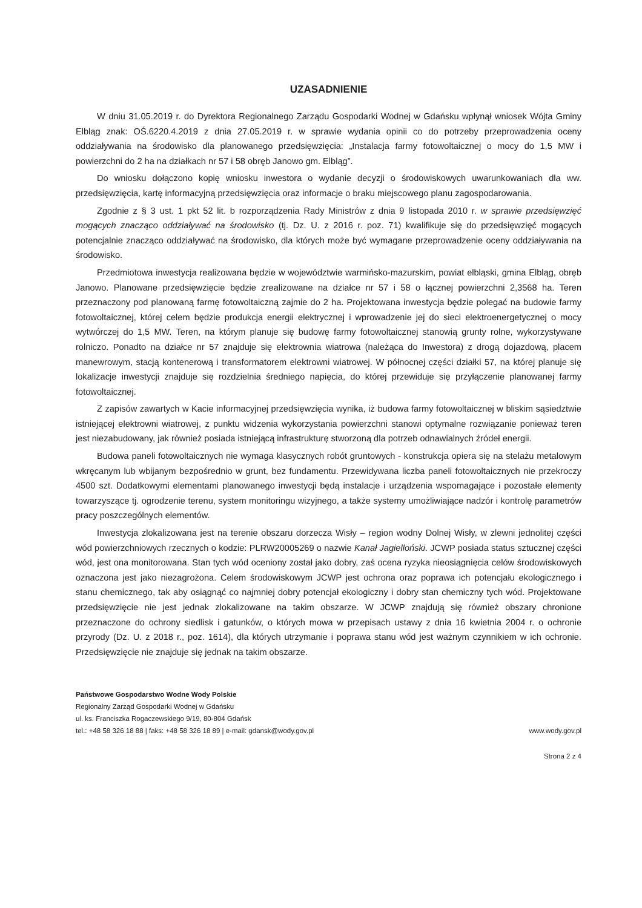UZASADNIENIE
W dniu 31.05.2019 r. do Dyrektora Regionalnego Zarządu Gospodarki Wodnej w Gdańsku wpłynął wniosek Wójta Gminy Elbląg znak: OŚ.6220.4.2019 z dnia 27.05.2019 r. w sprawie wydania opinii co do potrzeby przeprowadzenia oceny oddziaływania na środowisko dla planowanego przedsięwzięcia: „Instalacja farmy fotowoltaicznej o mocy do 1,5 MW i powierzchni do 2 ha na działkach nr 57 i 58 obręb Janowo gm. Elbląg”.
Do wniosku dołączono kopię wniosku inwestora o wydanie decyzji o środowiskowych uwarunkowaniach dla ww. przedsięwzięcia, kartę informacyjną przedsięwzięcia oraz informacje o braku miejscowego planu zagospodarowania.
Zgodnie z § 3 ust. 1 pkt 52 lit. b rozporządzenia Rady Ministrów z dnia 9 listopada 2010 r. w sprawie przedsięwzięć mogących znacząco oddziaływać na środowisko (tj. Dz. U. z 2016 r. poz. 71) kwalifikuje się do przedsięwzięć mogących potencjalnie znacząco oddziaływać na środowisko, dla których może być wymagane przeprowadzenie oceny oddziaływania na środowisko.
Przedmiotowa inwestycja realizowana będzie w województwie warmińsko-mazurskim, powiat elbląski, gmina Elbląg, obręb Janowo. Planowane przedsięwzięcie będzie zrealizowane na działce nr 57 i 58 o łącznej powierzchni 2,3568 ha. Teren przeznaczony pod planowaną farmę fotowoltaiczną zajmie do 2 ha. Projektowana inwestycja będzie polegać na budowie farmy fotowoltaicznej, której celem będzie produkcja energii elektrycznej i wprowadzenie jej do sieci elektroenergetycznej o mocy wytwórczej do 1,5 MW. Teren, na którym planuje się budowę farmy fotowoltaicznej stanowią grunty rolne, wykorzystywane rolniczo. Ponadto na działce nr 57 znajduje się elektrownia wiatrowa (należąca do Inwestora) z drogą dojazdową, placem manewrowym, stacją kontenerową i transformatorem elektrowni wiatrowej. W północnej części działki 57, na której planuje się lokalizacje inwestycji znajduje się rozdzielnia średniego napięcia, do której przewiduje się przyłączenie planowanej farmy fotowoltaicznej.
Z zapisów zawartych w Kacie informacyjnej przedsięwzięcia wynika, iż budowa farmy fotowoltaicznej w bliskim sąsiedztwie istniejącej elektrowni wiatrowej, z punktu widzenia wykorzystania powierzchni stanowi optymalne rozwiązanie ponieważ teren jest niezabudowany, jak również posiada istniejącą infrastrukturę stworzoną dla potrzeb odnawialnych źródeł energii.
Budowa paneli fotowoltaicznych nie wymaga klasycznych robót gruntowych - konstrukcja opiera się na stelażu metalowym wkręcanym lub wbijanym bezpośrednio w grunt, bez fundamentu. Przewidywana liczba paneli fotowoltaicznych nie przekroczy 4500 szt. Dodatkowymi elementami planowanego inwestycji będą instalacje i urządzenia wspomagające i pozostałe elementy towarzyszące tj. ogrodzenie terenu, system monitoringu wizyjnego, a także systemy umożliwiające nadzór i kontrolę parametrów pracy poszczególnych elementów.
Inwestycja zlokalizowana jest na terenie obszaru dorzecza Wisły – region wodny Dolnej Wisły, w zlewni jednolitej części wód powierzchniowych rzecznych o kodzie: PLRW20005269 o nazwie Kanał Jagielloński. JCWP posiada status sztucznej części wód, jest ona monitorowana. Stan tych wód oceniony został jako dobry, zaś ocena ryzyka nieosiągnięcia celów środowiskowych oznaczona jest jako niezagrożona. Celem środowiskowym JCWP jest ochrona oraz poprawa ich potencjału ekologicznego i stanu chemicznego, tak aby osiągnąć co najmniej dobry potencjał ekologiczny i dobry stan chemiczny tych wód. Projektowane przedsięwzięcie nie jest jednak zlokalizowane na takim obszarze. W JCWP znajdują się również obszary chronione przeznaczone do ochrony siedlisk i gatunków, o których mowa w przepisach ustawy z dnia 16 kwietnia 2004 r. o ochronie przyrody (Dz. U. z 2018 r., poz. 1614), dla których utrzymanie i poprawa stanu wód jest ważnym czynnikiem w ich ochronie. Przedsięwzięcie nie znajduje się jednak na takim obszarze.
Państwowe Gospodarstwo Wodne Wody Polskie
Regionalny Zarząd Gospodarki Wodnej w Gdańsku
ul. ks. Franciszka Rogaczewskiego 9/19, 80-804 Gdańsk
tel.: +48 58 326 18 88 | faks: +48 58 326 18 89 | e-mail: gdansk@wody.gov.pl
www.wody.gov.pl
Strona 2 z 4